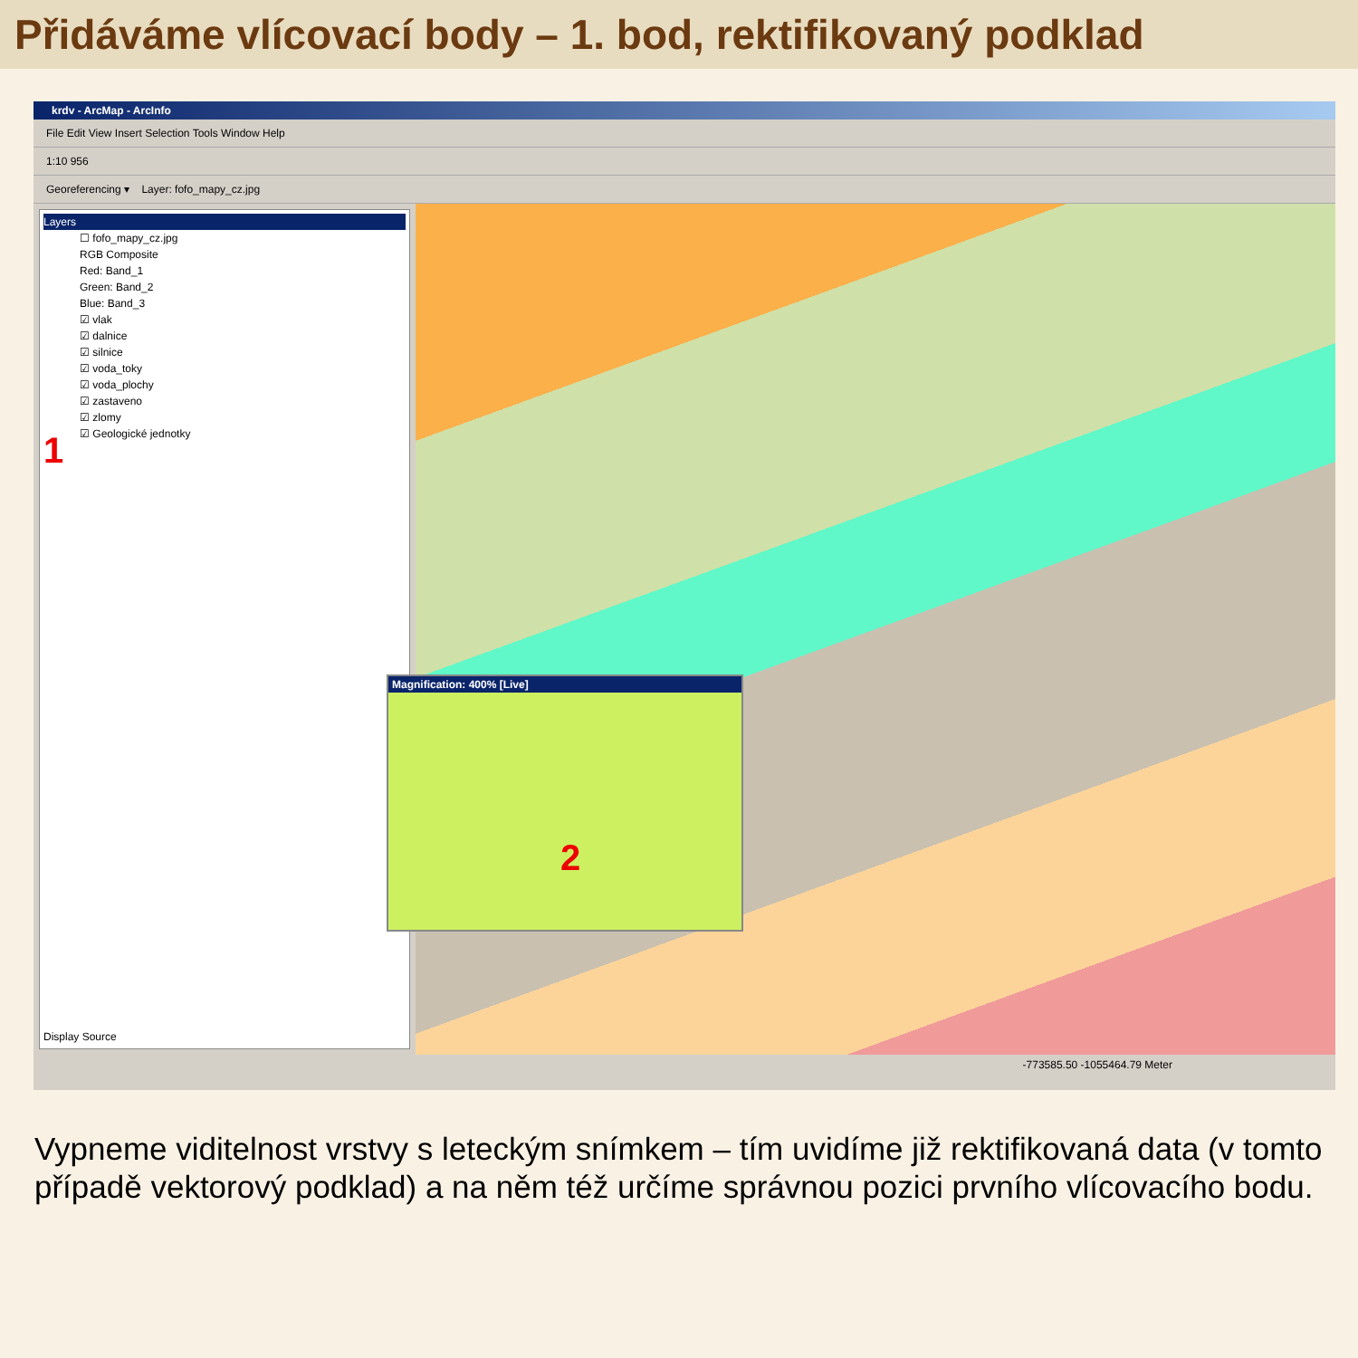Přidáváme vlícovací body – 1. bod, rektifikovaný podklad
krdv - ArcMap - ArcInfo
File Edit View Insert Selection Tools Window Help
1:10 956
Georeferencing ▾ Layer: fofo_mapy_cz.jpg
Layers
☐ fofo_mapy_cz.jpg
RGB Composite
Red: Band_1
Green: Band_2
Blue: Band_3
☑ vlak
☑ dalnice
☑ silnice
☑ voda_toky
☑ voda_plochy
☑ zastaveno
☑ zlomy
☑ Geologické jednotky
1
Display Source
Magnification: 400% [Live]
2
-773585.50 -1055464.79 Meter
Vypneme viditelnost vrstvy s leteckým snímkem – tím uvidíme již rektifikovaná data (v tomto případě vektorový podklad) a na něm též určíme správnou pozici prvního vlícovacího bodu.